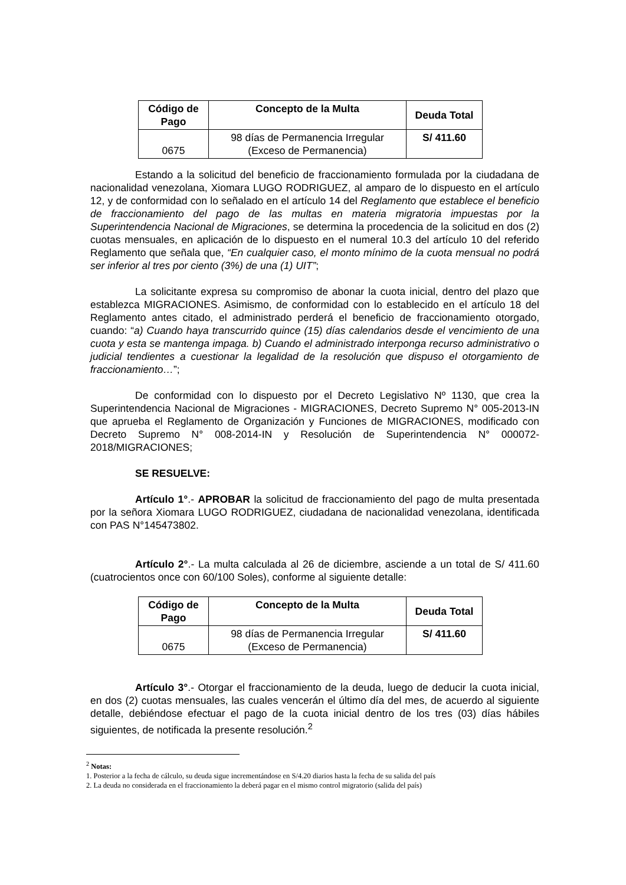| Código de Pago | Concepto de la Multa | Deuda Total |
| --- | --- | --- |
| 0675 | 98 días de Permanencia Irregular (Exceso de Permanencia) | S/ 411.60 |
Estando a la solicitud del beneficio de fraccionamiento formulada por la ciudadana de nacionalidad venezolana, Xiomara LUGO RODRIGUEZ, al amparo de lo dispuesto en el artículo 12, y de conformidad con lo señalado en el artículo 14 del Reglamento que establece el beneficio de fraccionamiento del pago de las multas en materia migratoria impuestas por la Superintendencia Nacional de Migraciones, se determina la procedencia de la solicitud en dos (2) cuotas mensuales, en aplicación de lo dispuesto en el numeral 10.3 del artículo 10 del referido Reglamento que señala que, “En cualquier caso, el monto mínimo de la cuota mensual no podrá ser inferior al tres por ciento (3%) de una (1) UIT”;
La solicitante expresa su compromiso de abonar la cuota inicial, dentro del plazo que establezca MIGRACIONES. Asimismo, de conformidad con lo establecido en el artículo 18 del Reglamento antes citado, el administrado perderá el beneficio de fraccionamiento otorgado, cuando: “a) Cuando haya transcurrido quince (15) días calendarios desde el vencimiento de una cuota y esta se mantenga impaga. b) Cuando el administrado interponga recurso administrativo o judicial tendientes a cuestionar la legalidad de la resolución que dispuso el otorgamiento de fraccionamiento…”;
De conformidad con lo dispuesto por el Decreto Legislativo Nº 1130, que crea la Superintendencia Nacional de Migraciones - MIGRACIONES, Decreto Supremo N° 005-2013-IN que aprueba el Reglamento de Organización y Funciones de MIGRACIONES, modificado con Decreto Supremo N° 008-2014-IN y Resolución de Superintendencia N° 000072-2018/MIGRACIONES;
SE RESUELVE:
Artículo 1°.- APROBAR la solicitud de fraccionamiento del pago de multa presentada por la señora Xiomara LUGO RODRIGUEZ, ciudadana de nacionalidad venezolana, identificada con PAS N°145473802.
Artículo 2°.- La multa calculada al 26 de diciembre, asciende a un total de S/ 411.60 (cuatrocientos once con 60/100 Soles), conforme al siguiente detalle:
| Código de Pago | Concepto de la Multa | Deuda Total |
| --- | --- | --- |
| 0675 | 98 días de Permanencia Irregular (Exceso de Permanencia) | S/ 411.60 |
Artículo 3°.- Otorgar el fraccionamiento de la deuda, luego de deducir la cuota inicial, en dos (2) cuotas mensuales, las cuales vencerán el último día del mes, de acuerdo al siguiente detalle, debiéndose efectuar el pago de la cuota inicial dentro de los tres (03) días hábiles siguientes, de notificada la presente resolución.<sup>2</sup>
<sup>2</sup> Notas:
1. Posterior a la fecha de cálculo, su deuda sigue incrementándose en S/4.20 diarios hasta la fecha de su salida del país
2. La deuda no considerada en el fraccionamiento la deberá pagar en el mismo control migratorio (salida del país)